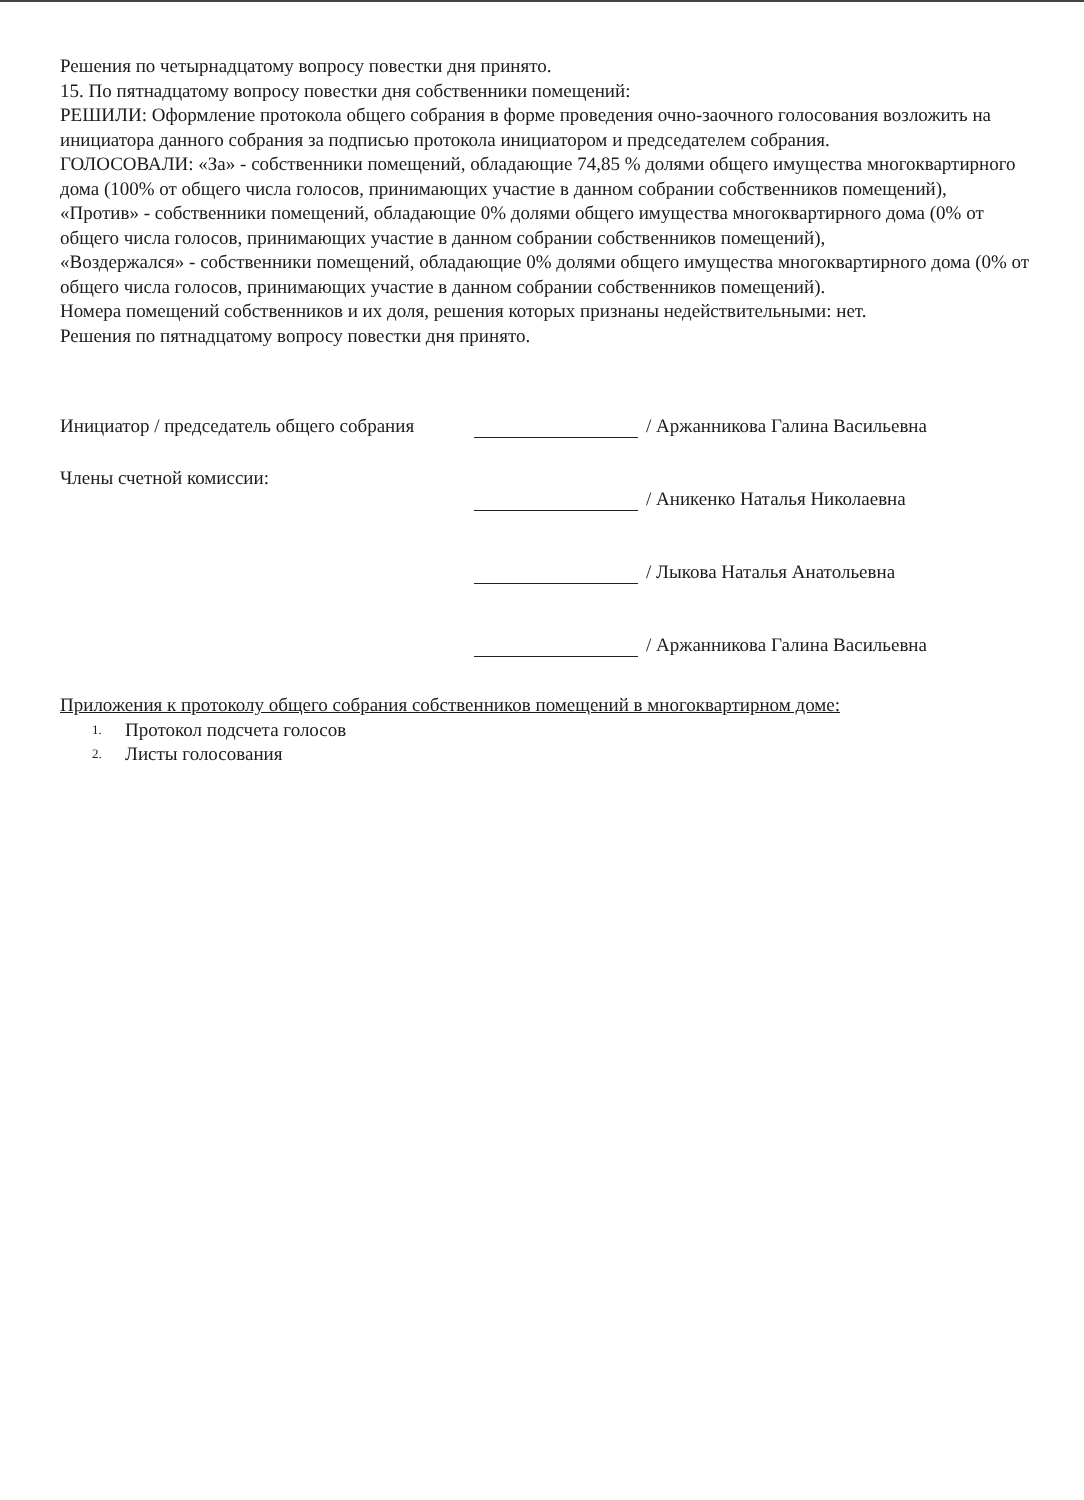Решения по четырнадцатому вопросу повестки дня принято.
15. По пятнадцатому вопросу повестки дня собственники помещений:
РЕШИЛИ: Оформление протокола общего собрания в форме проведения очно-заочного голосования возложить на инициатора данного собрания за подписью протокола инициатором и председателем собрания.
ГОЛОСОВАЛИ: «За» - собственники помещений, обладающие 74,85 % долями общего имущества многоквартирного дома (100% от общего числа голосов, принимающих участие в данном собрании собственников помещений),
«Против» - собственники помещений, обладающие 0% долями общего имущества многоквартирного дома (0% от общего числа голосов, принимающих участие в данном собрании собственников помещений),
«Воздержался» - собственники помещений, обладающие 0% долями общего имущества многоквартирного дома (0% от общего числа голосов, принимающих участие в данном собрании собственников помещений).
Номера помещений собственников и их доля, решения которых признаны недействительными: нет.
Решения по пятнадцатому вопросу повестки дня принято.
Инициатор / председатель общего собрания
Члены счетной комиссии:
/ Аржанникова Галина Васильевна
/ Аникенко Наталья Николаевна
/ Лыкова Наталья Анатольевна
/ Аржанникова Галина Васильевна
Приложения к протоколу общего собрания собственников помещений в многоквартирном доме:
1. Протокол подсчета голосов
2. Листы голосования